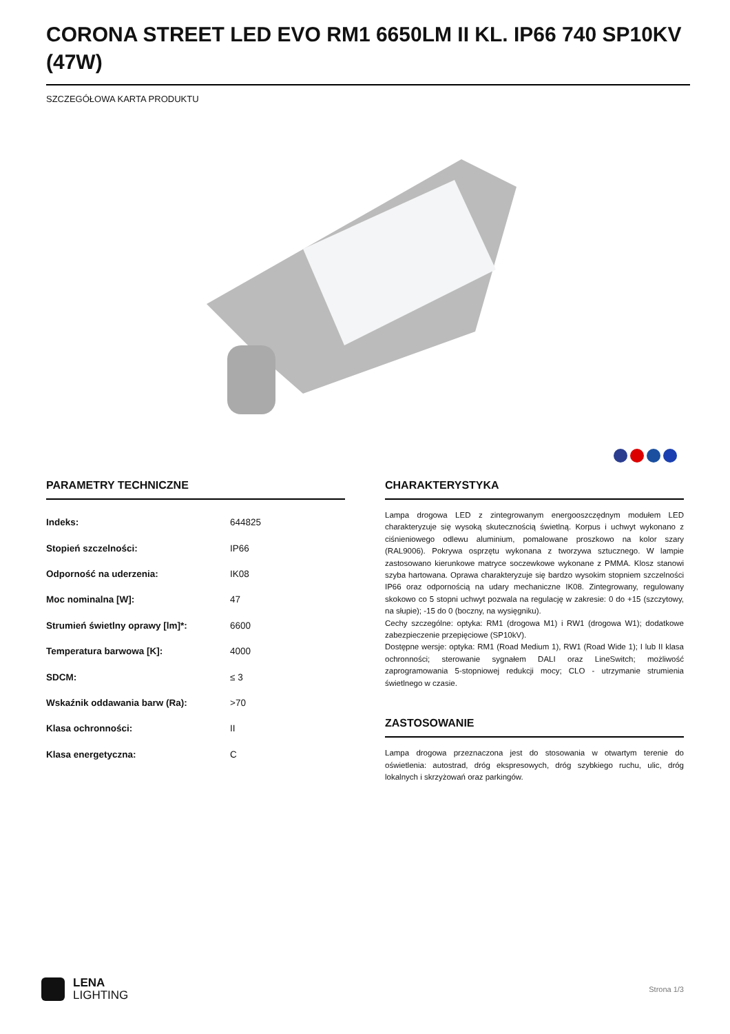CORONA STREET LED EVO RM1 6650LM II KL. IP66 740 SP10KV (47W)
SZCZEGÓŁOWA KARTA PRODUKTU
PARAMETRY TECHNICZNE
| Indeks: | 644825 |
| Stopień szczelności: | IP66 |
| Odporność na uderzenia: | IK08 |
| Moc nominalna [W]: | 47 |
| Strumień świetlny oprawy [lm]*: | 6600 |
| Temperatura barwowa [K]: | 4000 |
| SDCM: | ≤ 3 |
| Wskaźnik oddawania barw (Ra): | >70 |
| Klasa ochronności: | II |
| Klasa energetyczna: | C |
CHARAKTERYSTYKA
Lampa drogowa LED z zintegrowanym energooszczędnym modułem LED charakteryzuje się wysoką skutecznością świetlną. Korpus i uchwyt wykonano z ciśnieniowego odlewu aluminium, pomalowane proszkowo na kolor szary (RAL9006). Pokrywa osprzętu wykonana z tworzywa sztucznego. W lampie zastosowano kierunkowe matryce soczewkowe wykonane z PMMA. Klosz stanowi szyba hartowana. Oprawa charakteryzuje się bardzo wysokim stopniem szczelności IP66 oraz odpornością na udary mechaniczne IK08. Zintegrowany, regulowany skokowo co 5 stopni uchwyt pozwala na regulację w zakresie: 0 do +15 (szczytowy, na słupie); -15 do 0 (boczny, na wysięgniku).
Cechy szczególne: optyka: RM1 (drogowa M1) i RW1 (drogowa W1); dodatkowe zabezpieczenie przepięciowe (SP10kV).
Dostępne wersje: optyka: RM1 (Road Medium 1), RW1 (Road Wide 1); I lub II klasa ochronności; sterowanie sygnałem DALI oraz LineSwitch; możliwość zaprogramowania 5-stopniowej redukcji mocy; CLO - utrzymanie strumienia świetlnego w czasie.
ZASTOSOWANIE
Lampa drogowa przeznaczona jest do stosowania w otwartym terenie do oświetlenia: autostrad, dróg ekspresowych, dróg szybkiego ruchu, ulic, dróg lokalnych i skrzyżowań oraz parkingów.
LENA
LIGHTING
Strona 1/3